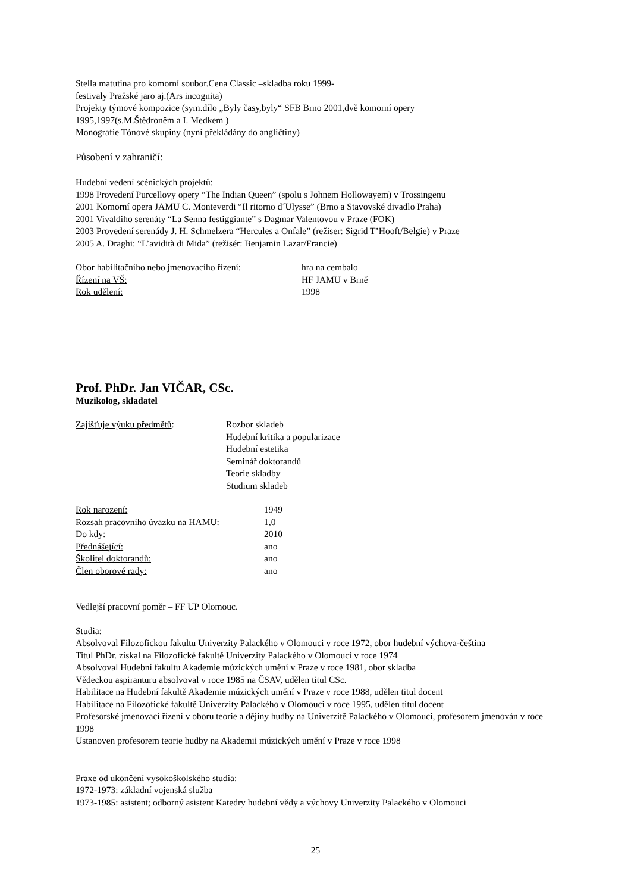Stella matutina pro komorní soubor.Cena Classic –skladba roku 1999-
festivaly Pražské jaro aj.(Ars incognita)
Projekty týmové kompozice (sym.dílo „Byly časy,byly“ SFB Brno 2001,dvě komorní opery
1995,1997(s.M.Štědroněm a I. Medkem )
Monografie Tónové skupiny (nyní překládány do angličtiny)
Působení v zahraničí:
Hudební vedení scénických projektů:
1998 Provedení Purcellovy opery “The Indian Queen” (spolu s Johnem Hollowayem) v Trossingenu
2001 Komorní opera JAMU C. Monteverdi “Il ritorno d´Ulysse” (Brno a Stavovské divadlo Praha)
2001 Vivaldiho serenáty “La Senna festiggiante” s Dagmar Valentovou v Praze (FOK)
2003 Provedení serenády J. H. Schmelzera “Hercules a Onfale” (režiser: Sigrid T’Hooft/Belgie) v Praze
2005 A. Draghi: “L’avidità di Mida” (režisér: Benjamin Lazar/Francie)
| Obor habilitačního nebo jmenovacího řízení: | hra na cembalo |
| Řízení na VŠ: | HF JAMU v Brně |
| Rok udělení: | 1998 |
Prof. PhDr. Jan VIČAR, CSc.
Muzikolog, skladatel
| Zajišťuje výuku předmětů : | Rozbor skladeb Hudební kritika a popularizace Hudební estetika Seminář doktorandů Teorie skladby Studium skladeb |
| Rok narození: | 1949 |
| Rozsah pracovního úvazku na HAMU: | 1,0 |
| Do kdy: | 2010 |
| Přednášející: | ano |
| Školitel doktorandů: | ano |
| Člen oborové rady: | ano |
Vedlejší pracovní poměr – FF UP Olomouc.
Studia:
Absolvoval Filozofickou fakultu Univerzity Palackého v Olomouci v roce 1972, obor hudební výchova-čeština
Titul PhDr. získal na Filozofické fakultě Univerzity Palackého v Olomouci v roce 1974
Absolvoval Hudební fakultu Akademie múzických umění v Praze v roce 1981, obor skladba
Vědeckou aspiranturu absolvoval v roce 1985 na ČSAV, udělen titul CSc.
Habilitace na Hudební fakultě Akademie múzických umění v Praze v roce 1988, udělen titul docent
Habilitace na Filozofické fakultě Univerzity Palackého v Olomouci v roce 1995, udělen titul docent
Profesorské jmenovací řízení v oboru teorie a dějiny hudby na Univerzitě Palackého v Olomouci, profesorem jmenován v roce 1998
Ustanoven profesorem teorie hudby na Akademii múzických umění v Praze v roce 1998
Praxe od ukončení vysokoškolského studia:
1972-1973: základní vojenská služba
1973-1985: asistent; odborný asistent Katedry hudební vědy a výchovy Univerzity Palackého v Olomouci
25